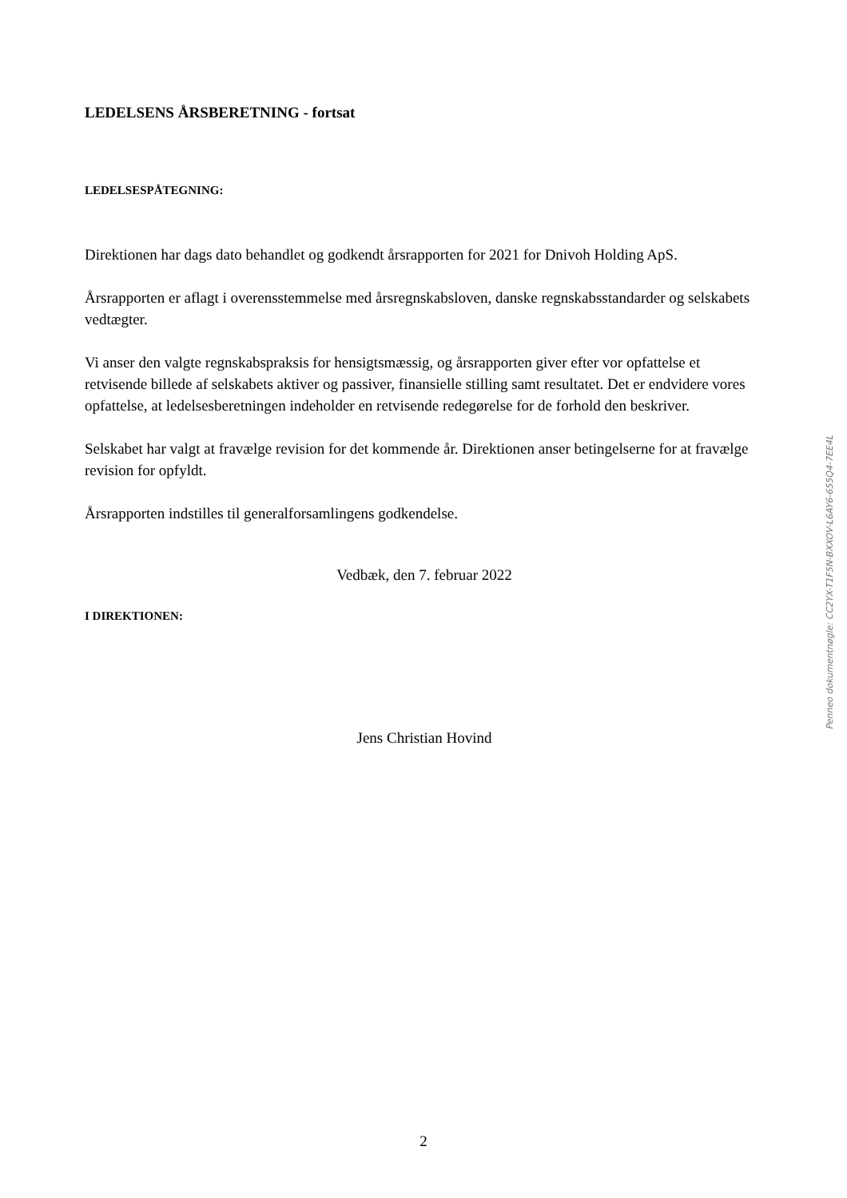LEDELSENS ÅRSBERETNING - fortsat
LEDELSESPÅTEGNING:
Direktionen har dags dato behandlet og godkendt årsrapporten for 2021 for Dnivoh Holding ApS.
Årsrapporten er aflagt i overensstemmelse med årsregnskabsloven, danske regnskabsstandarder og selskabets vedtægter.
Vi anser den valgte regnskabspraksis for hensigtsmæssig, og årsrapporten giver efter vor opfattelse et retvisende billede af selskabets aktiver og passiver, finansielle stilling samt resultatet. Det er endvidere vores opfattelse, at ledelsesberetningen indeholder en retvisende redegørelse for de forhold den beskriver.
Selskabet har valgt at fravælge revision for det kommende år. Direktionen anser betingelserne for at fravælge revision for opfyldt.
Årsrapporten indstilles til generalforsamlingens godkendelse.
Vedbæk, den 7. februar 2022
I DIREKTIONEN:
Jens Christian Hovind
Penneo dokumentnøgle: CC2YX-T1F5N-BXXOV-L6AY6-655Q4-7EE4L
2